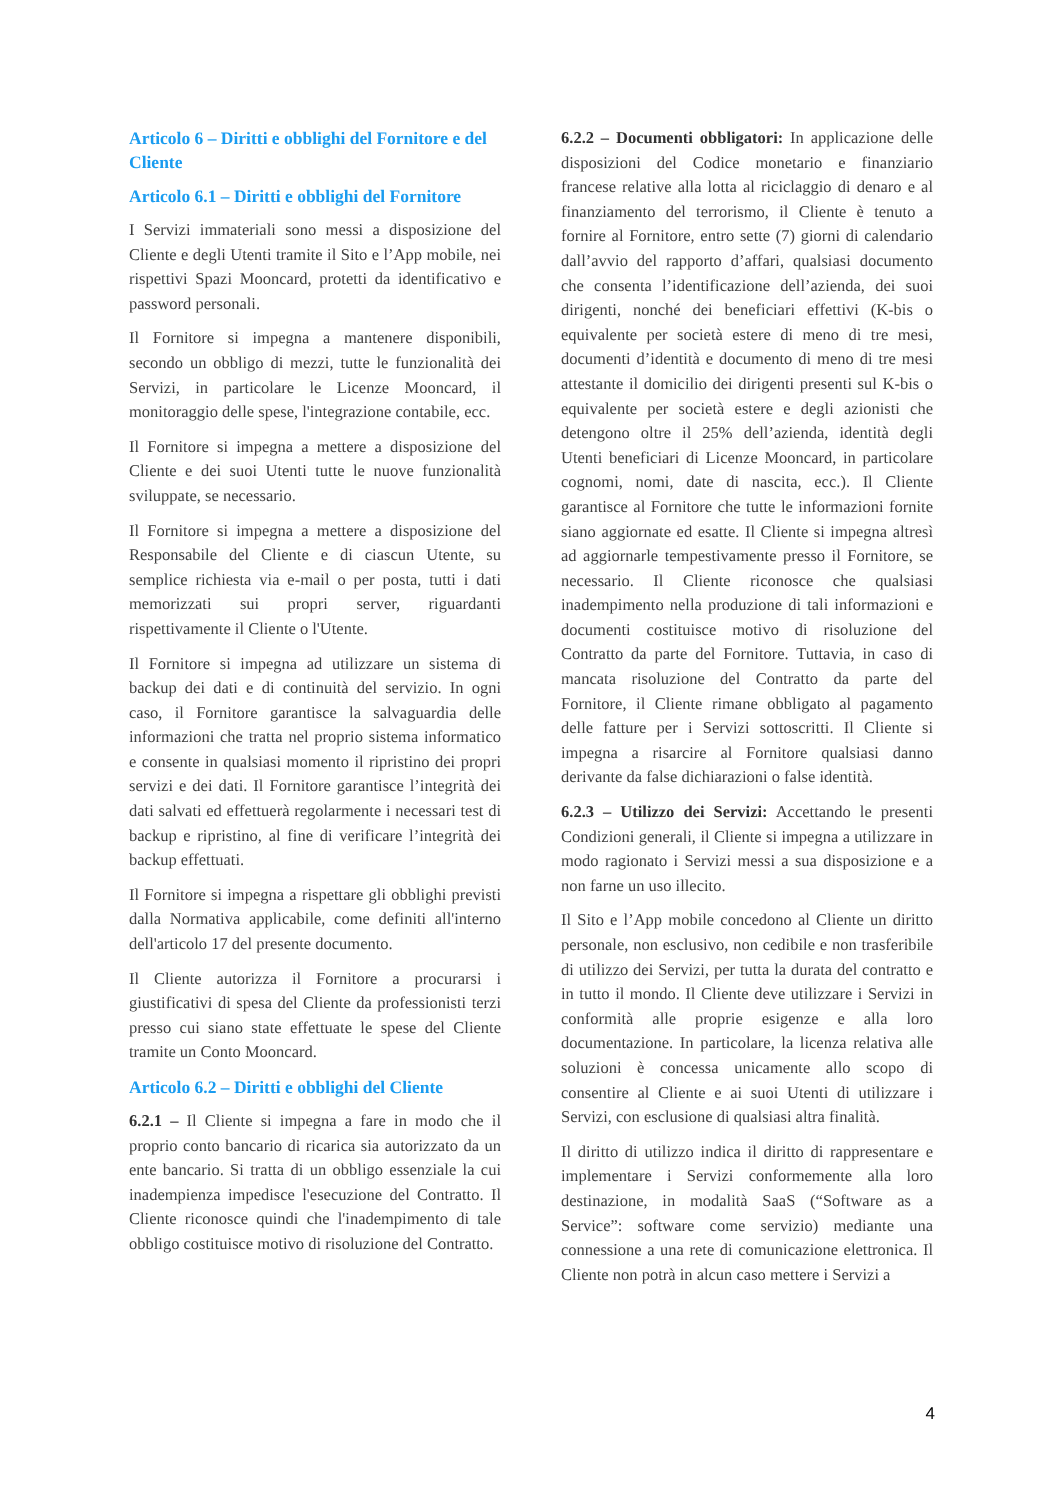Articolo 6 – Diritti e obblighi del Fornitore e del Cliente
Articolo 6.1 – Diritti e obblighi del Fornitore
I Servizi immateriali sono messi a disposizione del Cliente e degli Utenti tramite il Sito e l’App mobile, nei rispettivi Spazi Mooncard, protetti da identificativo e password personali.
Il Fornitore si impegna a mantenere disponibili, secondo un obbligo di mezzi, tutte le funzionalità dei Servizi, in particolare le Licenze Mooncard, il monitoraggio delle spese, l'integrazione contabile, ecc.
Il Fornitore si impegna a mettere a disposizione del Cliente e dei suoi Utenti tutte le nuove funzionalità sviluppate, se necessario.
Il Fornitore si impegna a mettere a disposizione del Responsabile del Cliente e di ciascun Utente, su semplice richiesta via e-mail o per posta, tutti i dati memorizzati sui propri server, riguardanti rispettivamente il Cliente o l'Utente.
Il Fornitore si impegna ad utilizzare un sistema di backup dei dati e di continuità del servizio. In ogni caso, il Fornitore garantisce la salvaguardia delle informazioni che tratta nel proprio sistema informatico e consente in qualsiasi momento il ripristino dei propri servizi e dei dati. Il Fornitore garantisce l’integrità dei dati salvati ed effettuerà regolarmente i necessari test di backup e ripristino, al fine di verificare l’integrità dei backup effettuati.
Il Fornitore si impegna a rispettare gli obblighi previsti dalla Normativa applicabile, come definiti all'interno dell'articolo 17 del presente documento.
Il Cliente autorizza il Fornitore a procurarsi i giustificativi di spesa del Cliente da professionisti terzi presso cui siano state effettuate le spese del Cliente tramite un Conto Mooncard.
Articolo 6.2 – Diritti e obblighi del Cliente
6.2.1 – Il Cliente si impegna a fare in modo che il proprio conto bancario di ricarica sia autorizzato da un ente bancario. Si tratta di un obbligo essenziale la cui inadempienza impedisce l'esecuzione del Contratto. Il Cliente riconosce quindi che l'inadempimento di tale obbligo costituisce motivo di risoluzione del Contratto.
6.2.2 – Documenti obbligatori: In applicazione delle disposizioni del Codice monetario e finanziario francese relative alla lotta al riciclaggio di denaro e al finanziamento del terrorismo, il Cliente è tenuto a fornire al Fornitore, entro sette (7) giorni di calendario dall’avvio del rapporto d’affari, qualsiasi documento che consenta l’identificazione dell’azienda, dei suoi dirigenti, nonché dei beneficiari effettivi (K-bis o equivalente per società estere di meno di tre mesi, documenti d’identità e documento di meno di tre mesi attestante il domicilio dei dirigenti presenti sul K-bis o equivalente per società estere e degli azionisti che detengono oltre il 25% dell’azienda, identità degli Utenti beneficiari di Licenze Mooncard, in particolare cognomi, nomi, date di nascita, ecc.). Il Cliente garantisce al Fornitore che tutte le informazioni fornite siano aggiornate ed esatte. Il Cliente si impegna altresì ad aggiornarle tempestivamente presso il Fornitore, se necessario. Il Cliente riconosce che qualsiasi inadempimento nella produzione di tali informazioni e documenti costituisce motivo di risoluzione del Contratto da parte del Fornitore. Tuttavia, in caso di mancata risoluzione del Contratto da parte del Fornitore, il Cliente rimane obbligato al pagamento delle fatture per i Servizi sottoscritti. Il Cliente si impegna a risarcire al Fornitore qualsiasi danno derivante da false dichiarazioni o false identità.
6.2.3 – Utilizzo dei Servizi: Accettando le presenti Condizioni generali, il Cliente si impegna a utilizzare in modo ragionato i Servizi messi a sua disposizione e a non farne un uso illecito.
Il Sito e l’App mobile concedono al Cliente un diritto personale, non esclusivo, non cedibile e non trasferibile di utilizzo dei Servizi, per tutta la durata del contratto e in tutto il mondo. Il Cliente deve utilizzare i Servizi in conformità alle proprie esigenze e alla loro documentazione. In particolare, la licenza relativa alle soluzioni è concessa unicamente allo scopo di consentire al Cliente e ai suoi Utenti di utilizzare i Servizi, con esclusione di qualsiasi altra finalità.
Il diritto di utilizzo indica il diritto di rappresentare e implementare i Servizi conformemente alla loro destinazione, in modalità SaaS (“Software as a Service”: software come servizio) mediante una connessione a una rete di comunicazione elettronica. Il Cliente non potrà in alcun caso mettere i Servizi a
4